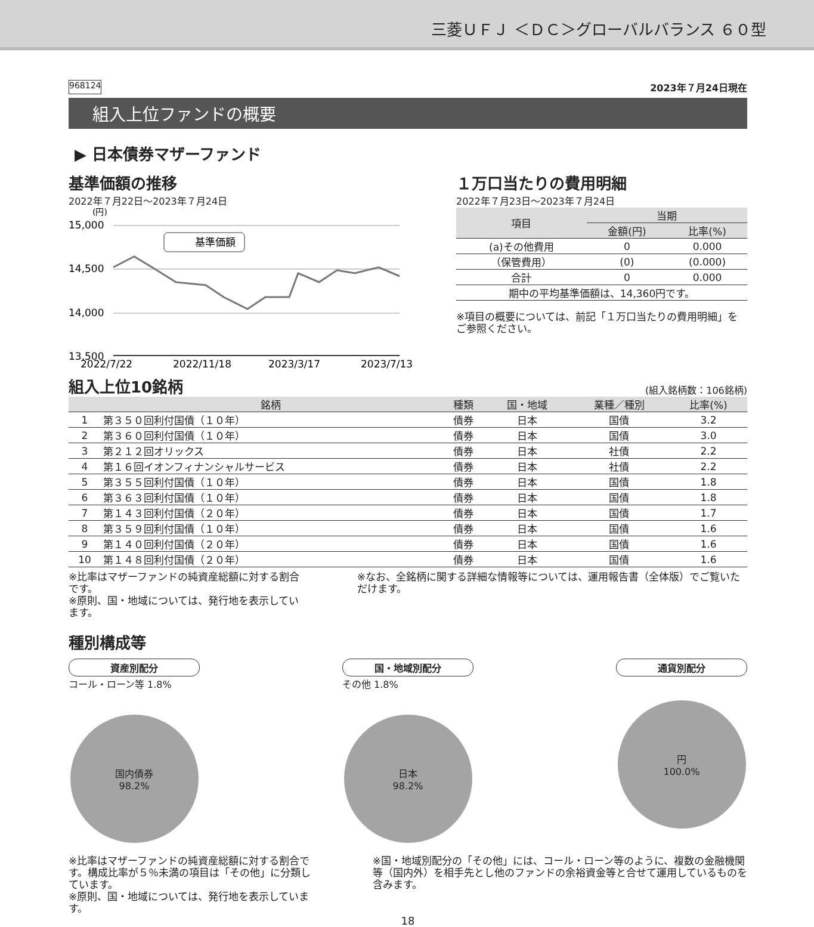三菱ＵＦＪ ＜ＤＣ＞グローバルバランス ６０型
968124 2023年７月24日現在
組入上位ファンドの概要
▶ 日本債券マザーファンド
基準価額の推移
2022年７月22日～2023年７月24日
(円)
15,000
14,500
14,000
13,500
基準価額
2022/7/22
2022/11/18
2023/3/17
2023/7/13
１万口当たりの費用明細
2022年７月23日～2023年７月24日
| 項目 | 当期 | |
| --- | --- | --- |
| | 金額(円) | 比率(%) |
| (a)その他費用 | 0 | 0.000 |
| （保管費用） | (0) | (0.000) |
| 合計 | 0 | 0.000 |
| 期中の平均基準価額は、14,360円です。 | | |
※項目の概要については、前記「１万口当たりの費用明細」をご参照ください。
組入上位10銘柄
(組入銘柄数：106銘柄)
| | 銘柄 | 種類 | 国・地域 | 業種／種別 | 比率(%) |
| --- | --- | --- | --- | --- | --- |
| 1 | 第３５０回利付国債（１０年） | 債券 | 日本 | 国債 | 3.2 |
| 2 | 第３６０回利付国債（１０年） | 債券 | 日本 | 国債 | 3.0 |
| 3 | 第２１２回オリックス | 債券 | 日本 | 社債 | 2.2 |
| 4 | 第１６回イオンフィナンシャルサービス | 債券 | 日本 | 社債 | 2.2 |
| 5 | 第３５５回利付国債（１０年） | 債券 | 日本 | 国債 | 1.8 |
| 6 | 第３６３回利付国債（１０年） | 債券 | 日本 | 国債 | 1.8 |
| 7 | 第１４３回利付国債（２０年） | 債券 | 日本 | 国債 | 1.7 |
| 8 | 第３５９回利付国債（１０年） | 債券 | 日本 | 国債 | 1.6 |
| 9 | 第１４０回利付国債（２０年） | 債券 | 日本 | 国債 | 1.6 |
| 10 | 第１４８回利付国債（２０年） | 債券 | 日本 | 国債 | 1.6 |
※比率はマザーファンドの純資産総額に対する割合です。
※原則、国・地域については、発行地を表示しています。
※なお、全銘柄に関する詳細な情報等については、運用報告書（全体版）でご覧いただけます。
種別構成等
資産別配分
コール・ローン等 1.8%
国内債券
98.2%
国・地域別配分
その他 1.8%
日本
98.2%
通貨別配分
円
100.0%
※比率はマザーファンドの純資産総額に対する割合です。構成比率が５％未満の項目は「その他」に分類しています。
※原則、国・地域については、発行地を表示しています。
※国・地域別配分の「その他」には、コール・ローン等のように、複数の金融機関等（国内外）を相手先とし他のファンドの余裕資金等と合せて運用しているものを含みます。
18